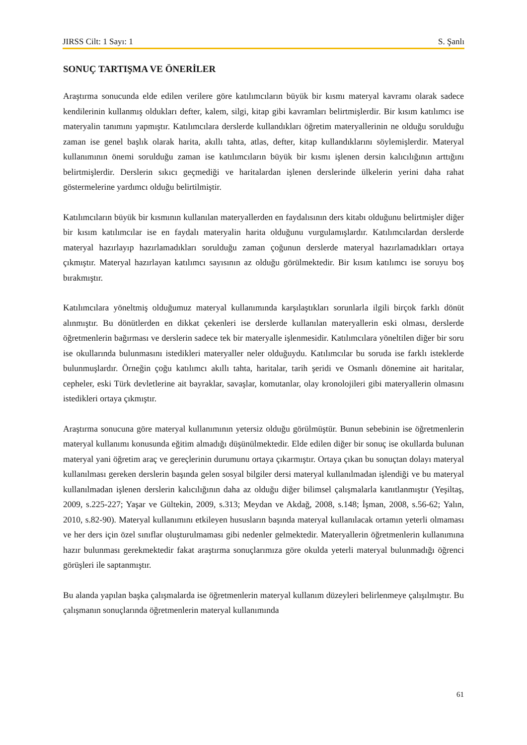JIRSS Cilt: 1 Sayı: 1 S. Şanlı
SONUÇ TARTIŞMA VE ÖNERİLER
Araştırma sonucunda elde edilen verilere göre katılımcıların büyük bir kısmı materyal kavramı olarak sadece kendilerinin kullanmış oldukları defter, kalem, silgi, kitap gibi kavramları belirtmişlerdir. Bir kısım katılımcı ise materyalin tanımını yapmıştır. Katılımcılara derslerde kullandıkları öğretim materyallerinin ne olduğu sorulduğu zaman ise genel başlık olarak harita, akıllı tahta, atlas, defter, kitap kullandıklarını söylemişlerdir. Materyal kullanımının önemi sorulduğu zaman ise katılımcıların büyük bir kısmı işlenen dersin kalıcılığının arttığını belirtmişlerdir. Derslerin sıkıcı geçmediği ve haritalardan işlenen derslerinde ülkelerin yerini daha rahat göstermelerine yardımcı olduğu belirtilmiştir.
Katılımcıların büyük bir kısmının kullanılan materyallerden en faydalısının ders kitabı olduğunu belirtmişler diğer bir kısım katılımcılar ise en faydalı materyalin harita olduğunu vurgulamışlardır. Katılımcılardan derslerde materyal hazırlayıp hazırlamadıkları sorulduğu zaman çoğunun derslerde materyal hazırlamadıkları ortaya çıkmıştır. Materyal hazırlayan katılımcı sayısının az olduğu görülmektedir. Bir kısım katılımcı ise soruyu boş bırakmıştır.
Katılımcılara yöneltmiş olduğumuz materyal kullanımında karşılaştıkları sorunlarla ilgili birçok farklı dönüt alınmıştır. Bu dönütlerden en dikkat çekenleri ise derslerde kullanılan materyallerin eski olması, derslerde öğretmenlerin bağırması ve derslerin sadece tek bir materyalle işlenmesidir. Katılımcılara yöneltilen diğer bir soru ise okullarında bulunmasını istedikleri materyaller neler olduğuydu. Katılımcılar bu soruda ise farklı isteklerde bulunmuşlardır. Örneğin çoğu katılımcı akıllı tahta, haritalar, tarih şeridi ve Osmanlı dönemine ait haritalar, cepheler, eski Türk devletlerine ait bayraklar, savaşlar, komutanlar, olay kronolojileri gibi materyallerin olmasını istedikleri ortaya çıkmıştır.
Araştırma sonucuna göre materyal kullanımının yetersiz olduğu görülmüştür. Bunun sebebinin ise öğretmenlerin materyal kullanımı konusunda eğitim almadığı düşünülmektedir. Elde edilen diğer bir sonuç ise okullarda bulunan materyal yani öğretim araç ve gereçlerinin durumunu ortaya çıkarmıştır. Ortaya çıkan bu sonuçtan dolayı materyal kullanılması gereken derslerin başında gelen sosyal bilgiler dersi materyal kullanılmadan işlendiği ve bu materyal kullanılmadan işlenen derslerin kalıcılığının daha az olduğu diğer bilimsel çalışmalarla kanıtlanmıştır (Yeşiltaş, 2009, s.225-227; Yaşar ve Gültekin, 2009, s.313; Meydan ve Akdağ, 2008, s.148; İşman, 2008, s.56-62; Yalın, 2010, s.82-90). Materyal kullanımını etkileyen hususların başında materyal kullanılacak ortamın yeterli olmaması ve her ders için özel sınıflar oluşturulmaması gibi nedenler gelmektedir. Materyallerin öğretmenlerin kullanımına hazır bulunması gerekmektedir fakat araştırma sonuçlarımıza göre okulda yeterli materyal bulunmadığı öğrenci görüşleri ile saptanmıştır.
Bu alanda yapılan başka çalışmalarda ise öğretmenlerin materyal kullanım düzeyleri belirlenmeye çalışılmıştır. Bu çalışmanın sonuçlarında öğretmenlerin materyal kullanımında
61